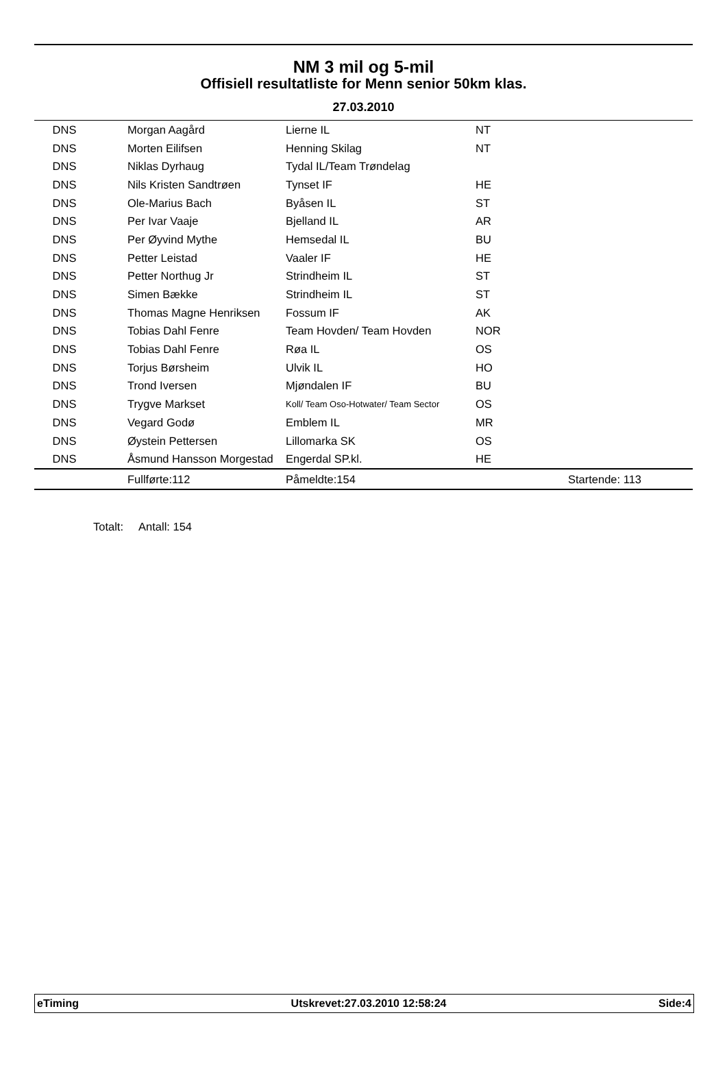NM 3 mil og 5-mil
Offisiell resultatliste for Menn senior 50km klas.
27.03.2010
| DNS | Morgan Aagård | Lierne IL | NT |
| DNS | Morten Eilifsen | Henning Skilag | NT |
| DNS | Niklas Dyrhaug | Tydal IL/Team Trøndelag | |
| DNS | Nils Kristen Sandtrøen | Tynset IF | HE |
| DNS | Ole-Marius Bach | Byåsen IL | ST |
| DNS | Per Ivar Vaaje | Bjelland IL | AR |
| DNS | Per Øyvind Mythe | Hemsedal IL | BU |
| DNS | Petter Leistad | Vaaler IF | HE |
| DNS | Petter Northug Jr | Strindheim IL | ST |
| DNS | Simen Bække | Strindheim IL | ST |
| DNS | Thomas Magne Henriksen | Fossum IF | AK |
| DNS | Tobias Dahl Fenre | Team Hovden/ Team Hovden | NOR |
| DNS | Tobias Dahl Fenre | Røa IL | OS |
| DNS | Torjus Børsheim | Ulvik IL | HO |
| DNS | Trond Iversen | Mjøndalen IF | BU |
| DNS | Trygve Markset | Koll/ Team Oso-Hotwater/ Team Sector | OS |
| DNS | Vegard Godø | Emblem IL | MR |
| DNS | Øystein Pettersen | Lillomarka SK | OS |
| DNS | Åsmund Hansson Morgestad | Engerdal SP.kl. | HE |
| | Fullførte:112 | Påmeldte:154 | Startende: 113 |
Totalt: Antall: 154
eTiming Utskrevet:27.03.2010 12:58:24 Side:4